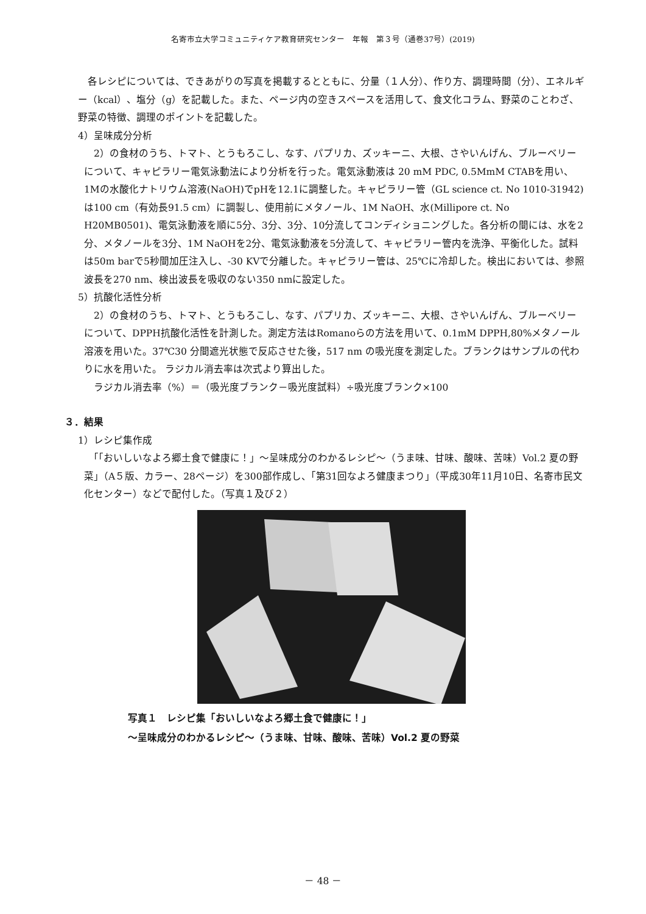名寄市立大学コミュニティケア教育研究センター　年報　第３号（通巻37号）(2019)
　各レシピについては、できあがりの写真を掲載するとともに、分量（１人分）、作り方、調理時間（分）、エネルギー（kcal）、塩分（g）を記載した。また、ページ内の空きスペースを活用して、食文化コラム、野菜のことわざ、野菜の特徴、調理のポイントを記載した。
4）呈味成分分析
　2）の食材のうち、トマト、とうもろこし、なす、パプリカ、ズッキーニ、大根、さやいんげん、ブルーベリーについて、キャピラリー電気泳動法により分析を行った。電気泳動液は 20 mM PDC, 0.5MmM CTABを用い、1Mの水酸化ナトリウム溶液(NaOH)でpHを12.1に調整した。キャピラリー管（GL science ct. No 1010-31942)は100 cm（有効長91.5 cm）に調製し、使用前にメタノール、1M NaOH、水(Millipore ct. No H20MB0501)、電気泳動液を順に5分、3分、3分、10分流してコンディショニングした。各分析の間には、水を2分、メタノールを3分、1M NaOHを2分、電気泳動液を5分流して、キャピラリー管内を洗浄、平衡化した。試料は50m barで5秒間加圧注入し、-30 KVで分離した。キャピラリー管は、25℃に冷却した。検出においては、参照波長を270 nm、検出波長を吸収のない350 nmに設定した。
5）抗酸化活性分析
　2）の食材のうち、トマト、とうもろこし、なす、パプリカ、ズッキーニ、大根、さやいんげん、ブルーベリーについて、DPPH抗酸化活性を計測した。測定方法はRomanoらの方法を用いて、0.1mM DPPH,80%メタノール溶液を用いた。37℃30 分間遮光状態で反応させた後，517 nm の吸光度を測定した。ブランクはサンプルの代わりに水を用いた。 ラジカル消去率は次式より算出した。
　ラジカル消去率（%）＝（吸光度ブランク－吸光度試料）÷吸光度ブランク×100
３．結果
1）レシピ集作成
　「「おいしいなよろ郷土食で健康に！」～呈味成分のわかるレシピ～（うま味、甘味、酸味、苦味）Vol.2 夏の野菜」（A５版、カラー、28ページ）を300部作成し、「第31回なよろ健康まつり」（平成30年11月10日、名寄市民文化センター）などで配付した。（写真１及び２）
写真１　レシピ集「おいしいなよろ郷土食で健康に！」
～呈味成分のわかるレシピ～（うま味、甘味、酸味、苦味）Vol.2 夏の野菜
－ 48 －